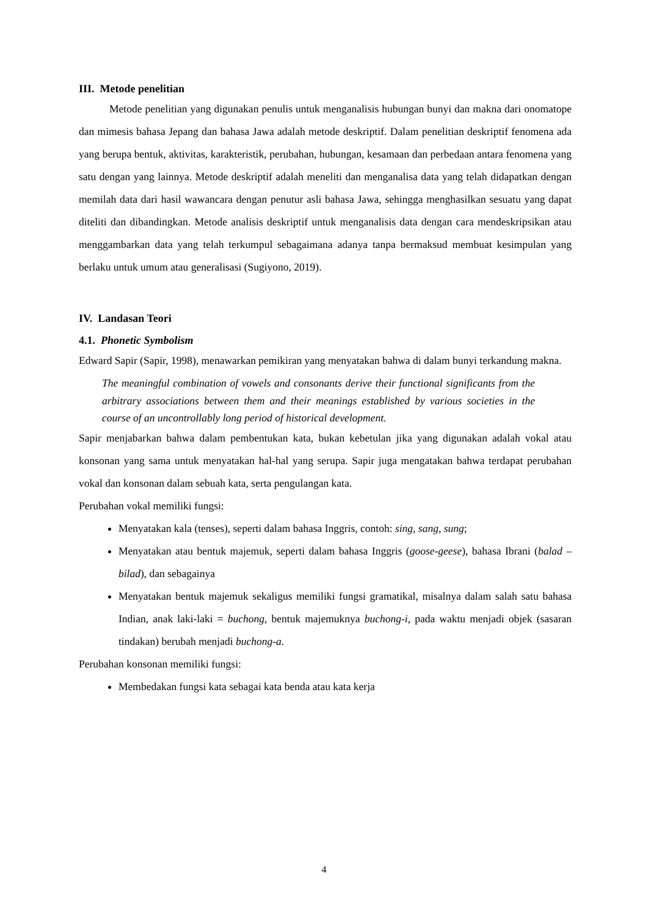III. Metode penelitian
Metode penelitian yang digunakan penulis untuk menganalisis hubungan bunyi dan makna dari onomatope dan mimesis bahasa Jepang dan bahasa Jawa adalah metode deskriptif. Dalam penelitian deskriptif fenomena ada yang berupa bentuk, aktivitas, karakteristik, perubahan, hubungan, kesamaan dan perbedaan antara fenomena yang satu dengan yang lainnya. Metode deskriptif adalah meneliti dan menganalisa data yang telah didapatkan dengan memilah data dari hasil wawancara dengan penutur asli bahasa Jawa, sehingga menghasilkan sesuatu yang dapat diteliti dan dibandingkan. Metode analisis deskriptif untuk menganalisis data dengan cara mendeskripsikan atau menggambarkan data yang telah terkumpul sebagaimana adanya tanpa bermaksud membuat kesimpulan yang berlaku untuk umum atau generalisasi (Sugiyono, 2019).
IV. Landasan Teori
4.1. Phonetic Symbolism
Edward Sapir (Sapir, 1998), menawarkan pemikiran yang menyatakan bahwa di dalam bunyi terkandung makna.
The meaningful combination of vowels and consonants derive their functional significants from the arbitrary associations between them and their meanings established by various societies in the course of an uncontrollably long period of historical development.
Sapir menjabarkan bahwa dalam pembentukan kata, bukan kebetulan jika yang digunakan adalah vokal atau konsonan yang sama untuk menyatakan hal-hal yang serupa. Sapir juga mengatakan bahwa terdapat perubahan vokal dan konsonan dalam sebuah kata, serta pengulangan kata.
Perubahan vokal memiliki fungsi:
Menyatakan kala (tenses), seperti dalam bahasa Inggris, contoh: sing, sang, sung;
Menyatakan atau bentuk majemuk, seperti dalam bahasa Inggris (goose-geese), bahasa Ibrani (balad – bilad), dan sebagainya
Menyatakan bentuk majemuk sekaligus memiliki fungsi gramatikal, misalnya dalam salah satu bahasa Indian, anak laki-laki = buchong, bentuk majemuknya buchong-i, pada waktu menjadi objek (sasaran tindakan) berubah menjadi buchong-a.
Perubahan konsonan memiliki fungsi:
Membedakan fungsi kata sebagai kata benda atau kata kerja
4